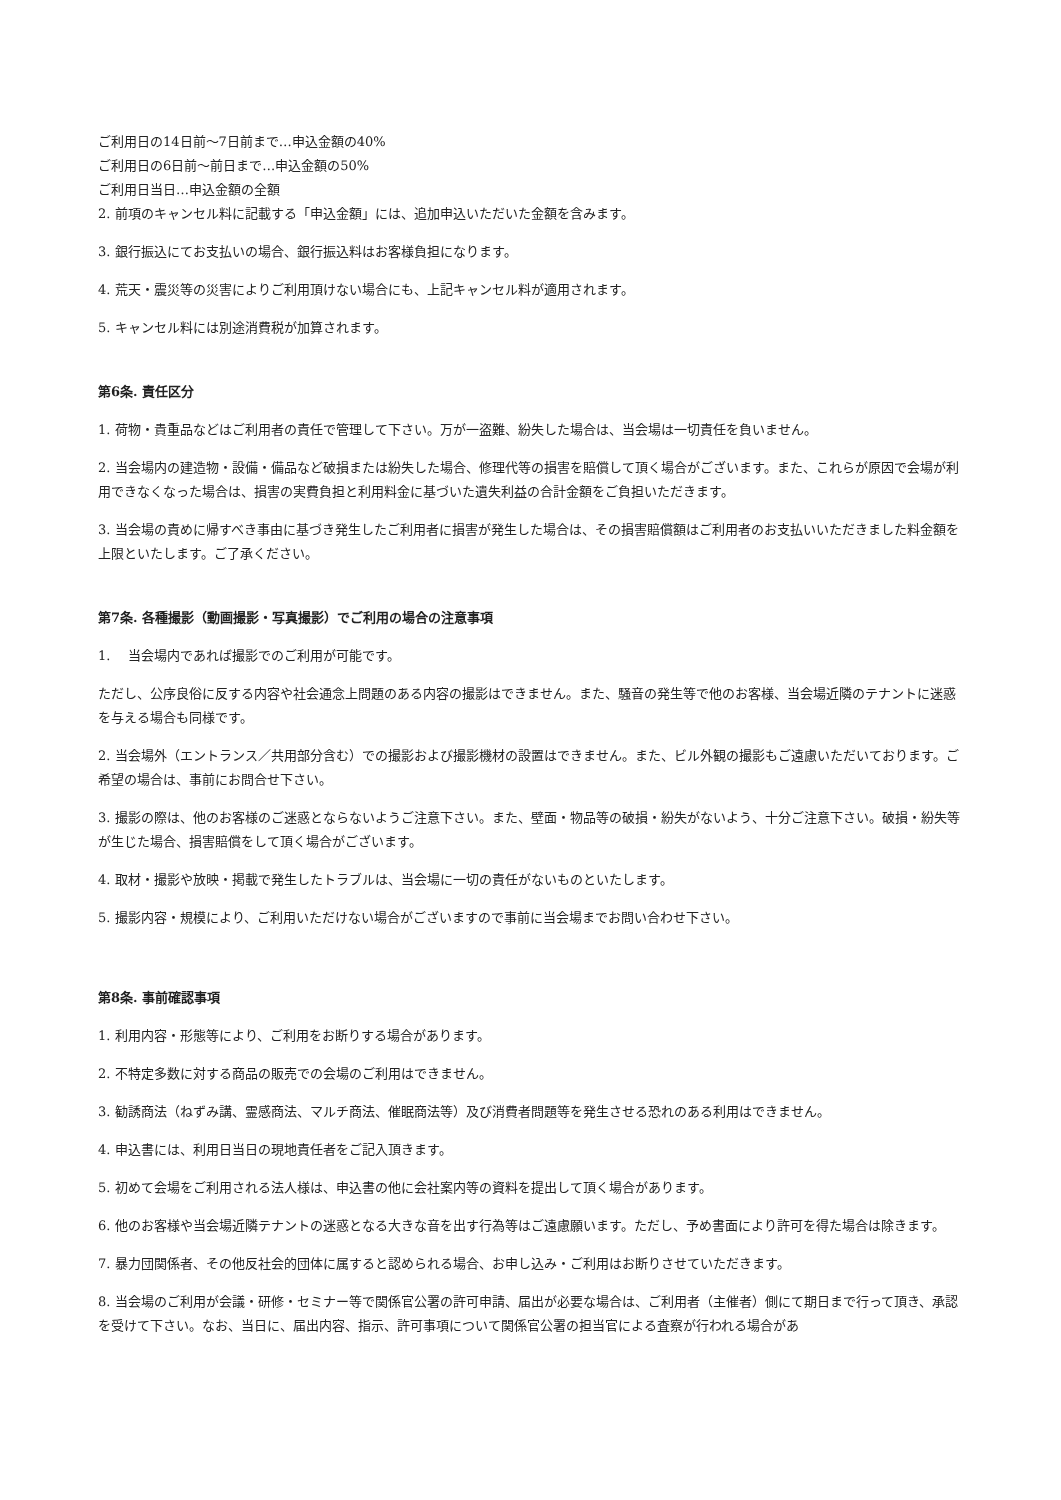ご利用日の14日前～7日前まで…申込金額の40%
ご利用日の6日前～前日まで…申込金額の50%
ご利用日当日…申込金額の全額
2. 前項のキャンセル料に記載する「申込金額」には、追加申込いただいた金額を含みます。
3. 銀行振込にてお支払いの場合、銀行振込料はお客様負担になります。
4. 荒天・震災等の災害によりご利用頂けない場合にも、上記キャンセル料が適用されます。
5. キャンセル料には別途消費税が加算されます。
第6条. 責任区分
1. 荷物・貴重品などはご利用者の責任で管理して下さい。万が一盗難、紛失した場合は、当会場は一切責任を負いません。
2. 当会場内の建造物・設備・備品など破損または紛失した場合、修理代等の損害を賠償して頂く場合がございます。また、これらが原因で会場が利用できなくなった場合は、損害の実費負担と利用料金に基づいた遺失利益の合計金額をご負担いただきます。
3. 当会場の責めに帰すべき事由に基づき発生したご利用者に損害が発生した場合は、その損害賠償額はご利用者のお支払いいただきました料金額を上限といたします。ご了承ください。
第7条. 各種撮影（動画撮影・写真撮影）でご利用の場合の注意事項
1.　 当会場内であれば撮影でのご利用が可能です。
ただし、公序良俗に反する内容や社会通念上問題のある内容の撮影はできません。また、騒音の発生等で他のお客様、当会場近隣のテナントに迷惑を与える場合も同様です。
2. 当会場外（エントランス／共用部分含む）での撮影および撮影機材の設置はできません。また、ビル外観の撮影もご遠慮いただいております。ご希望の場合は、事前にお問合せ下さい。
3. 撮影の際は、他のお客様のご迷惑とならないようご注意下さい。また、壁面・物品等の破損・紛失がないよう、十分ご注意下さい。破損・紛失等が生じた場合、損害賠償をして頂く場合がございます。
4. 取材・撮影や放映・掲載で発生したトラブルは、当会場に一切の責任がないものといたします。
5. 撮影内容・規模により、ご利用いただけない場合がございますので事前に当会場までお問い合わせ下さい。
第8条. 事前確認事項
1. 利用内容・形態等により、ご利用をお断りする場合があります。
2. 不特定多数に対する商品の販売での会場のご利用はできません。
3. 勧誘商法（ねずみ講、霊感商法、マルチ商法、催眠商法等）及び消費者問題等を発生させる恐れのある利用はできません。
4. 申込書には、利用日当日の現地責任者をご記入頂きます。
5. 初めて会場をご利用される法人様は、申込書の他に会社案内等の資料を提出して頂く場合があります。
6. 他のお客様や当会場近隣テナントの迷惑となる大きな音を出す行為等はご遠慮願います。ただし、予め書面により許可を得た場合は除きます。
7. 暴力団関係者、その他反社会的団体に属すると認められる場合、お申し込み・ご利用はお断りさせていただきます。
8. 当会場のご利用が会議・研修・セミナー等で関係官公署の許可申請、届出が必要な場合は、ご利用者（主催者）側にて期日まで行って頂き、承認を受けて下さい。なお、当日に、届出内容、指示、許可事項について関係官公署の担当官による査察が行われる場合があ